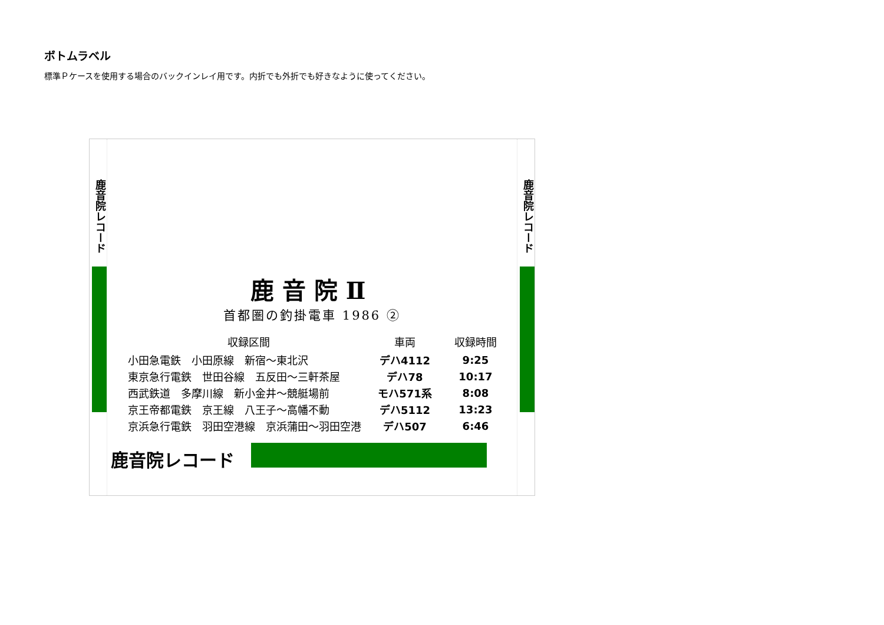ボトムラベル
標準Ｐケースを使用する場合のバックインレイ用です。内折でも外折でも好きなように使ってください。
鹿音院レコード
鹿音院レコード
鹿音院Ⅱ
首都圏の釣掛電車 1986 ②
| 収録区間 | 車両 | 収録時間 |
| --- | --- | --- |
| 小田急電鉄 小田原線 新宿～東北沢 | デハ4112 | 9:25 |
| 東京急行電鉄 世田谷線 五反田～三軒茶屋 | デハ78 | 10:17 |
| 西武鉄道 多摩川線 新小金井～競艇場前 | モハ571系 | 8:08 |
| 京王帝都電鉄 京王線 八王子～高幡不動 | デハ5112 | 13:23 |
| 京浜急行電鉄 羽田空港線 京浜蒲田～羽田空港 | デハ507 | 6:46 |
鹿音院レコード